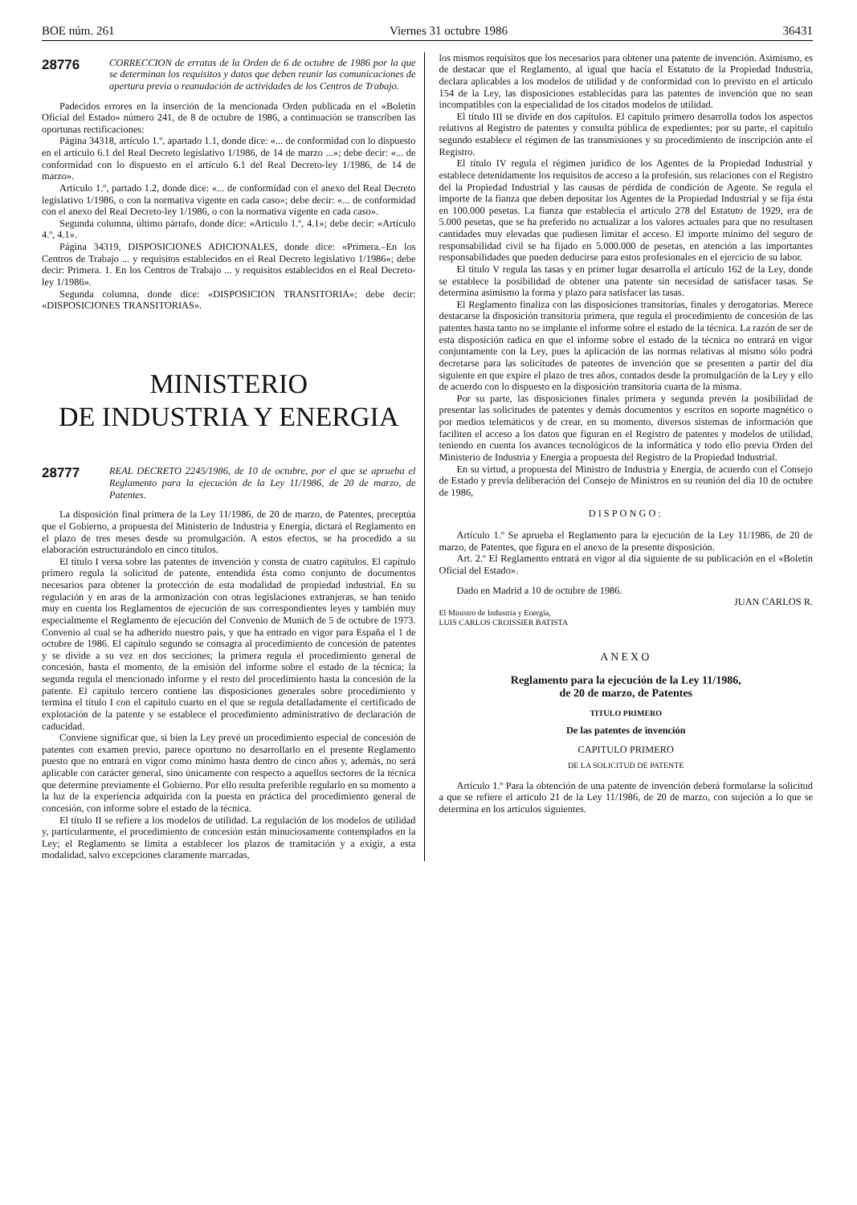BOE núm. 261 Viernes 31 octubre 1986 36431
28776
CORRECCION de erratas de la Orden de 6 de octubre de 1986 por la que se determinan los requisitos y datos que deben reunir las comunicaciones de apertura previa o reanudación de actividades de los Centros de Trabajo.
Padecidos errores en la inserción de la mencionada Orden publicada en el «Boletín Oficial del Estado» número 241, de 8 de octubre de 1986, a continuación se transcriben las oportunas rectificaciones:
Página 34318, artículo 1.º, apartado 1.1, donde dice: «... de conformidad con lo dispuesto en el artículo 6.1 del Real Decreto legislativo 1/1986, de 14 de marzo ...»; debe decir: «... de conformidad con lo dispuesto en el artículo 6.1 del Real Decreto-ley 1/1986, de 14 de marzo».
Artículo 1.º, partado 1.2, donde dice: «... de conformidad con el anexo del Real Decreto legislativo 1/1986, o con la normativa vigente en cada caso»; debe decir: «... de conformidad con el anexo del Real Decreto-ley 1/1986, o con la normativa vigente en cada caso».
Segunda columna, último párrafo, donde dice: «Artículo 1.º, 4.1»; debe decir: «Artículo 4.º, 4.1».
Página 34319, DISPOSICIONES ADICIONALES, donde dice: «Primera.–En los Centros de Trabajo ... y requisitos establecidos en el Real Decreto legislativo 1/1986»; debe decir: Primera. 1. En los Centros de Trabajo ... y requisitos establecidos en el Real Decreto-ley 1/1986».
Segunda columna, donde dice: «DISPOSICION TRANSITORIA»; debe decir: «DISPOSICIONES TRANSITORIAS».
MINISTERIO
DE INDUSTRIA Y ENERGIA
28777
REAL DECRETO 2245/1986, de 10 de octubre, por el que se aprueba el Reglamento para la ejecución de la Ley 11/1986, de 20 de marzo, de Patentes.
La disposición final primera de la Ley 11/1986, de 20 de marzo, de Patentes, preceptúa que el Gobierno, a propuesta del Ministerio de Industria y Energía, dictará el Reglamento en el plazo de tres meses desde su promulgación. A estos efectos, se ha procedido a su elaboración estructurándolo en cinco títulos.
El título I versa sobre las patentes de invención y consta de cuatro capítulos. El capítulo primero regula la solicitud de patente, entendida ésta como conjunto de documentos necesarios para obtener la protección de esta modalidad de propiedad industrial. En su regulación y en aras de la armonización con otras legislaciones extranjeras, se han tenido muy en cuenta los Reglamentos de ejecución de sus correspondientes leyes y también muy especialmente el Reglamento de ejecución del Convenio de Munich de 5 de octubre de 1973. Convenio al cual se ha adherido nuestro país, y que ha entrado en vigor para España el 1 de octubre de 1986. El capítulo segundo se consagra al procedimiento de concesión de patentes y se divide a su vez en dos secciones; la primera regula el procedimiento general de concesión, hasta el momento, de la emisión del informe sobre el estado de la técnica; la segunda regula el mencionado informe y el resto del procedimiento hasta la concesión de la patente. El capítulo tercero contiene las disposiciones generales sobre procedimiento y termina el título I con el capítulo cuarto en el que se regula detalladamente el certificado de explotación de la patente y se establece el procedimiento administrativo de declaración de caducidad.
Conviene significar que, si bien la Ley prevé un procedimiento especial de concesión de patentes con examen previo, parece oportuno no desarrollarlo en el presente Reglamento puesto que no entrará en vigor como mínimo hasta dentro de cinco años y, además, no será aplicable con carácter general, sino únicamente con respecto a aquellos sectores de la técnica que determine previamente el Gobierno. Por ello resulta preferible regularlo en su momento a la luz de la experiencia adquirida con la puesta en práctica del procedimiento general de concesión, con informe sobre el estado de la técnica.
El título II se refiere a los modelos de utilidad. La regulación de los modelos de utilidad y, particularmente, el procedimiento de concesión están minuciosamente contemplados en la Ley; el Reglamento se limita a establecer los plazos de tramitación y a exigir, a esta modalidad, salvo excepciones claramente marcadas,
los mismos requisitos que los necesarios para obtener una patente de invención. Asimismo, es de destacar que el Reglamento, al igual que hacía el Estatuto de la Propiedad Industria, declara aplicables a los modelos de utilidad y de conformidad con lo previsto en el artículo 154 de la Ley, las disposiciones establecidas para las patentes de invención que no sean incompatibles con la especialidad de los citados modelos de utilidad.
El título III se divide en dos capítulos. El capítulo primero desarrolla todos los aspectos relativos al Registro de patentes y consulta pública de expedientes; por su parte, el capítulo segundo establece el régimen de las transmisiones y su procedimiento de inscripción ante el Registro.
El título IV regula el régimen jurídico de los Agentes de la Propiedad Industrial y establece detenidamente los requisitos de acceso a la profesión, sus relaciones con el Registro del la Propiedad Industrial y las causas de pérdida de condición de Agente. Se regula el importe de la fianza que deben depositar los Agentes de la Propiedad Industrial y se fija ésta en 100.000 pesetas. La fianza que establecía el artículo 278 del Estatuto de 1929, era de 5.000 pesetas, que se ha preferido no actualizar a los valores actuales para que no resultasen cantidades muy elevadas que pudiesen limitar el acceso. El importe mínimo del seguro de responsabilidad civil se ha fijado en 5.000.000 de pesetas, en atención a las importantes responsabilidades que pueden deducirse para estos profesionales en el ejercicio de su labor.
El título V regula las tasas y en primer lugar desarrolla el artículo 162 de la Ley, donde se establece la posibilidad de obtener una patente sin necesidad de satisfacer tasas. Se determina asimismo la forma y plazo para satisfacer las tasas.
El Reglamento finaliza con las disposiciones transitorias, finales y derogatorias. Merece destacarse la disposición transitoria primera, que regula el procedimiento de concesión de las patentes hasta tanto no se implante el informe sobre el estado de la técnica. La razón de ser de esta disposición radica en que el informe sobre el estado de la técnica no entrará en vigor conjuntamente con la Ley, pues la aplicación de las normas relativas al mismo sólo podrá decretarse para las solicitudes de patentes de invención que se presenten a partir del día siguiente en que expire el plazo de tres años, contados desde la promulgación de la Ley y ello de acuerdo con lo dispuesto en la disposición transitoria cuarta de la misma.
Por su parte, las disposiciones finales primera y segunda prevén la posibilidad de presentar las solicitudes de patentes y demás documentos y escritos en soporte magnético o por medios telemáticos y de crear, en su momento, diversos sistemas de información que faciliten el acceso a los datos que figuran en el Registro de patentes y modelos de utilidad, teniendo en cuenta los avances tecnológicos de la informática y todo ello previa Orden del Ministerio de Industria y Energía a propuesta del Registro de la Propiedad Industrial.
En su virtud, a propuesta del Ministro de Industria y Energía, de acuerdo con el Consejo de Estado y previa deliberación del Consejo de Ministros en su reunión del día 10 de octubre de 1986,
DISPONGO:
Artículo 1.º Se aprueba el Reglamento para la ejecución de la Ley 11/1986, de 20 de marzo, de Patentes, que figura en el anexo de la presente disposición.
Art. 2.º El Reglamento entrará en vigor al día siguiente de su publicación en el «Boletín Oficial del Estado».
Dado en Madrid a 10 de octubre de 1986.
JUAN CARLOS R.
El Ministro de Industria y Energía,
LUIS CARLOS CROISSIER BATISTA
ANEXO
Reglamento para la ejecución de la Ley 11/1986,
de 20 de marzo, de Patentes
TITULO PRIMERO
De las patentes de invención
CAPITULO PRIMERO
DE LA SOLICITUD DE PATENTE
Artículo 1.º Para la obtención de una patente de invención deberá formularse la solicitud a que se refiere el artículo 21 de la Ley 11/1986, de 20 de marzo, con sujeción a lo que se determina en los artículos siguientes.